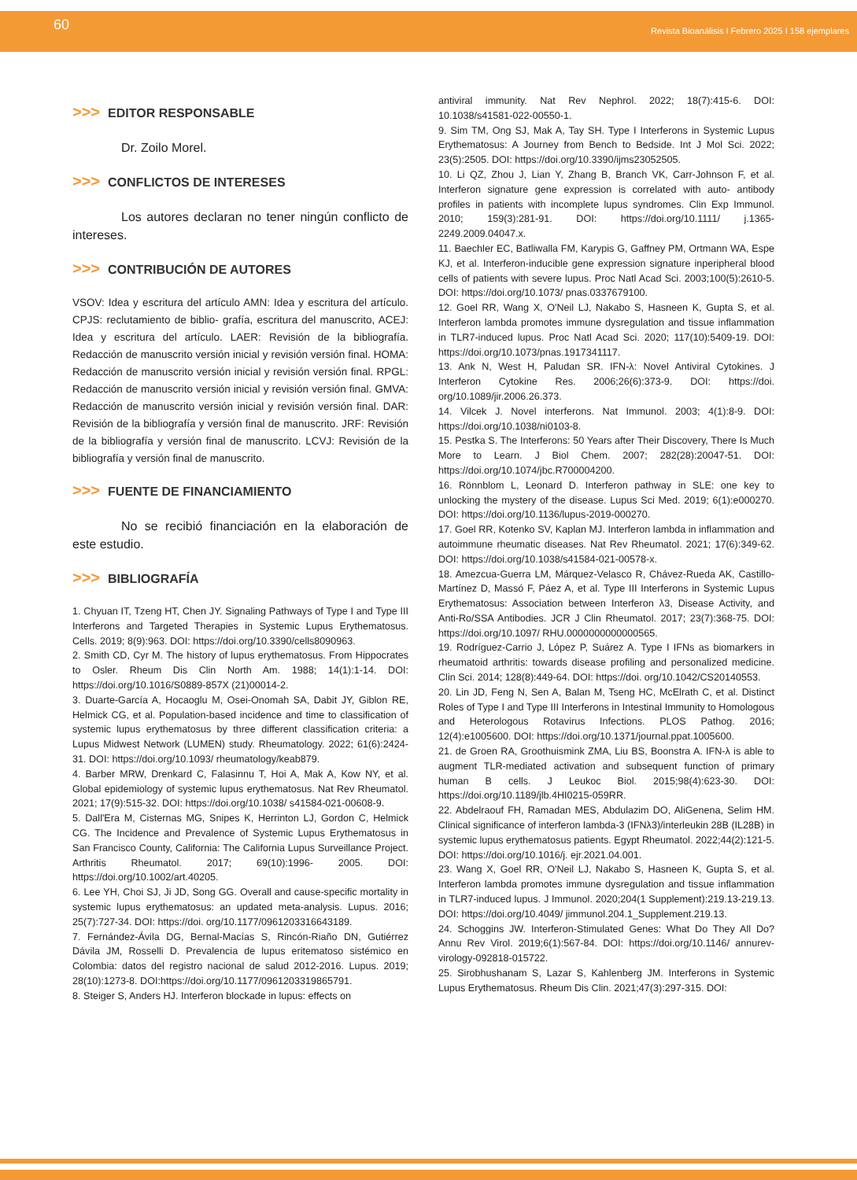60 Revista Bioanálisis I Febrero 2025 I 158 ejemplares
>>> EDITOR RESPONSABLE
Dr. Zoilo Morel.
>>> CONFLICTOS DE INTERESES
Los autores declaran no tener ningún conflicto de intereses.
>>> CONTRIBUCIÓN DE AUTORES
VSOV: Idea y escritura del artículo AMN: Idea y escritura del artículo. CPJS: reclutamiento de biblio- grafía, escritura del manuscrito, ACEJ: Idea y escritura del artículo. LAER: Revisión de la bibliografía. Redacción de manuscrito versión inicial y revisión versión final. HOMA: Redacción de manuscrito versión inicial y revisión versión final. RPGL: Redacción de manuscrito versión inicial y revisión versión final. GMVA: Redacción de manuscrito versión inicial y revisión versión final. DAR: Revisión de la bibliografía y versión final de manuscrito. JRF: Revisión de la bibliografía y versión final de manuscrito. LCVJ: Revisión de la bibliografía y versión final de manuscrito.
>>> FUENTE DE FINANCIAMIENTO
No se recibió financiación en la elaboración de este estudio.
>>> BIBLIOGRAFÍA
1. Chyuan IT, Tzeng HT, Chen JY. Signaling Pathways of Type I and Type III Interferons and Targeted Therapies in Systemic Lupus Erythematosus. Cells. 2019; 8(9):963. DOI: https://doi.org/10.3390/cells8090963.
2. Smith CD, Cyr M. The history of lupus erythematosus. From Hippocrates to Osler. Rheum Dis Clin North Am. 1988; 14(1):1-14. DOI: https://doi.org/10.1016/S0889-857X (21)00014-2.
3. Duarte-García A, Hocaoglu M, Osei-Onomah SA, Dabit JY, Giblon RE, Helmick CG, et al. Population-based incidence and time to classification of systemic lupus erythematosus by three different classification criteria: a Lupus Midwest Network (LUMEN) study. Rheumatology. 2022; 61(6):2424-31. DOI: https://doi.org/10.1093/ rheumatology/keab879.
4. Barber MRW, Drenkard C, Falasinnu T, Hoi A, Mak A, Kow NY, et al. Global epidemiology of systemic lupus erythematosus. Nat Rev Rheumatol. 2021; 17(9):515-32. DOI: https://doi.org/10.1038/ s41584-021-00608-9.
5. Dall'Era M, Cisternas MG, Snipes K, Herrinton LJ, Gordon C, Helmick CG. The Incidence and Prevalence of Systemic Lupus Erythematosus in San Francisco County, California: The California Lupus Surveillance Project. Arthritis Rheumatol. 2017; 69(10):1996- 2005. DOI: https://doi.org/10.1002/art.40205.
6. Lee YH, Choi SJ, Ji JD, Song GG. Overall and cause-specific mortality in systemic lupus erythematosus: an updated meta-analysis. Lupus. 2016; 25(7):727-34. DOI: https://doi. org/10.1177/0961203316643189.
7. Fernández-Ávila DG, Bernal-Macías S, Rincón-Riaño DN, Gutiérrez Dávila JM, Rosselli D. Prevalencia de lupus eritematoso sistémico en Colombia: datos del registro nacional de salud 2012-2016. Lupus. 2019; 28(10):1273-8. DOI:https://doi.org/10.1177/0961203319865791.
8. Steiger S, Anders HJ. Interferon blockade in lupus: effects on
antiviral immunity. Nat Rev Nephrol. 2022; 18(7):415-6. DOI: 10.1038/s41581-022-00550-1.
9. Sim TM, Ong SJ, Mak A, Tay SH. Type I Interferons in Systemic Lupus Erythematosus: A Journey from Bench to Bedside. Int J Mol Sci. 2022; 23(5):2505. DOI: https://doi.org/10.3390/ijms23052505.
10. Li QZ, Zhou J, Lian Y, Zhang B, Branch VK, Carr-Johnson F, et al. Interferon signature gene expression is correlated with auto- antibody profiles in patients with incomplete lupus syndromes. Clin Exp Immunol. 2010; 159(3):281-91. DOI: https://doi.org/10.1111/ j.1365-2249.2009.04047.x.
11. Baechler EC, Batliwalla FM, Karypis G, Gaffney PM, Ortmann WA, Espe KJ, et al. Interferon-inducible gene expression signature inperipheral blood cells of patients with severe lupus. Proc Natl Acad Sci. 2003;100(5):2610-5. DOI: https://doi.org/10.1073/ pnas.0337679100.
12. Goel RR, Wang X, O'Neil LJ, Nakabo S, Hasneen K, Gupta S, et al. Interferon lambda promotes immune dysregulation and tissue inflammation in TLR7-induced lupus. Proc Natl Acad Sci. 2020; 117(10):5409-19. DOI: https://doi.org/10.1073/pnas.1917341117.
13. Ank N, West H, Paludan SR. IFN-λ: Novel Antiviral Cytokines. J Interferon Cytokine Res. 2006;26(6):373-9. DOI: https://doi. org/10.1089/jir.2006.26.373.
14. Vilcek J. Novel interferons. Nat Immunol. 2003; 4(1):8-9. DOI: https://doi.org/10.1038/ni0103-8.
15. Pestka S. The Interferons: 50 Years after Their Discovery, There Is Much More to Learn. J Biol Chem. 2007; 282(28):20047-51. DOI: https://doi.org/10.1074/jbc.R700004200.
16. Rönnblom L, Leonard D. Interferon pathway in SLE: one key to unlocking the mystery of the disease. Lupus Sci Med. 2019; 6(1):e000270. DOI: https://doi.org/10.1136/lupus-2019-000270.
17. Goel RR, Kotenko SV, Kaplan MJ. Interferon lambda in inflammation and autoimmune rheumatic diseases. Nat Rev Rheumatol. 2021; 17(6):349-62. DOI: https://doi.org/10.1038/s41584-021-00578-x.
18. Amezcua-Guerra LM, Márquez-Velasco R, Chávez-Rueda AK, Castillo-Martínez D, Massó F, Páez A, et al. Type III Interferons in Systemic Lupus Erythematosus: Association between Interferon λ3, Disease Activity, and Anti-Ro/SSA Antibodies. JCR J Clin Rheumatol. 2017; 23(7):368-75. DOI: https://doi.org/10.1097/ RHU.0000000000000565.
19. Rodríguez-Carrio J, López P, Suárez A. Type I IFNs as biomarkers in rheumatoid arthritis: towards disease profiling and personalized medicine. Clin Sci. 2014; 128(8):449-64. DOI: https://doi. org/10.1042/CS20140553.
20. Lin JD, Feng N, Sen A, Balan M, Tseng HC, McElrath C, et al. Distinct Roles of Type I and Type III Interferons in Intestinal Immunity to Homologous and Heterologous Rotavirus Infections. PLOS Pathog. 2016; 12(4):e1005600. DOI: https://doi.org/10.1371/journal.ppat.1005600.
21. de Groen RA, Groothuismink ZMA, Liu BS, Boonstra A. IFN-λ is able to augment TLR-mediated activation and subsequent function of primary human B cells. J Leukoc Biol. 2015;98(4):623-30. DOI: https://doi.org/10.1189/jlb.4HI0215-059RR.
22. Abdelraouf FH, Ramadan MES, Abdulazim DO, AliGenena, Selim HM. Clinical significance of interferon lambda-3 (IFNλ3)/interleukin 28B (IL28B) in systemic lupus erythematosus patients. Egypt Rheumatol. 2022;44(2):121-5. DOI: https://doi.org/10.1016/j. ejr.2021.04.001.
23. Wang X, Goel RR, O'Neil LJ, Nakabo S, Hasneen K, Gupta S, et al. Interferon lambda promotes immune dysregulation and tissue inflammation in TLR7-induced lupus. J Immunol. 2020;204(1 Supplement):219.13-219.13. DOI: https://doi.org/10.4049/ jimmunol.204.1_Supplement.219.13.
24. Schoggins JW. Interferon-Stimulated Genes: What Do They All Do? Annu Rev Virol. 2019;6(1):567-84. DOI: https://doi.org/10.1146/ annurev-virology-092818-015722.
25. Sirobhushanam S, Lazar S, Kahlenberg JM. Interferons in Systemic Lupus Erythematosus. Rheum Dis Clin. 2021;47(3):297-315. DOI: